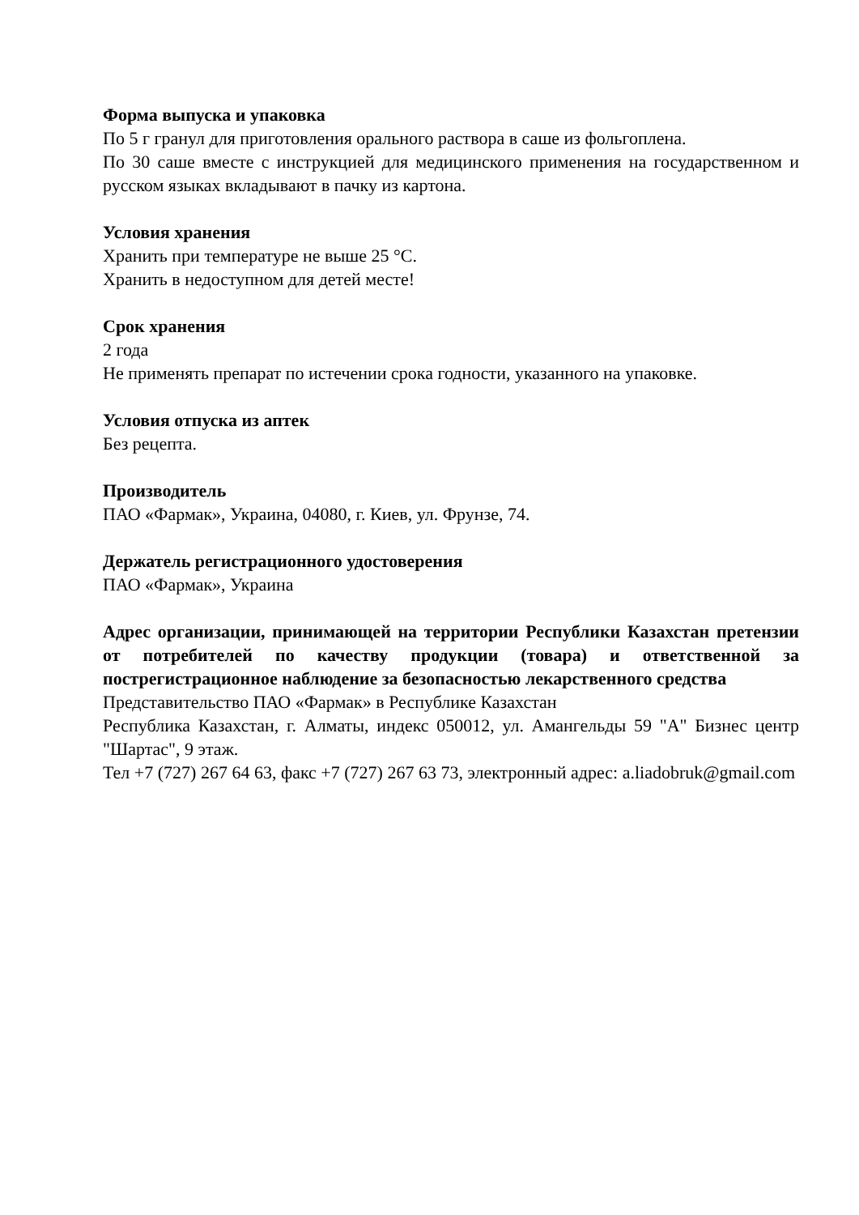Форма выпуска и упаковка
По 5 г гранул для приготовления орального раствора в саше из фольгоплена.
По 30 саше вместе с инструкцией для медицинского применения на государственном и русском языках вкладывают в пачку из картона.
Условия хранения
Хранить при температуре не выше 25 °С.
Хранить в недоступном для детей месте!
Срок хранения
2 года
Не применять препарат по истечении срока годности, указанного на упаковке.
Условия отпуска из аптек
Без рецепта.
Производитель
ПАО «Фармак», Украина, 04080, г. Киев, ул. Фрунзе, 74.
Держатель регистрационного удостоверения
ПАО «Фармак», Украина
Адрес организации, принимающей на территории Республики Казахстан претензии от потребителей по качеству продукции (товара) и ответственной за пострегистрационное наблюдение за безопасностью лекарственного средства
Представительство ПАО «Фармак» в Республике Казахстан
Республика Казахстан, г. Алматы, индекс 050012, ул. Амангельды 59 "А" Бизнес центр "Шартас", 9 этаж.
Тел +7 (727) 267 64 63, факс +7 (727) 267 63 73, электронный адрес: a.liadobruk@gmail.com